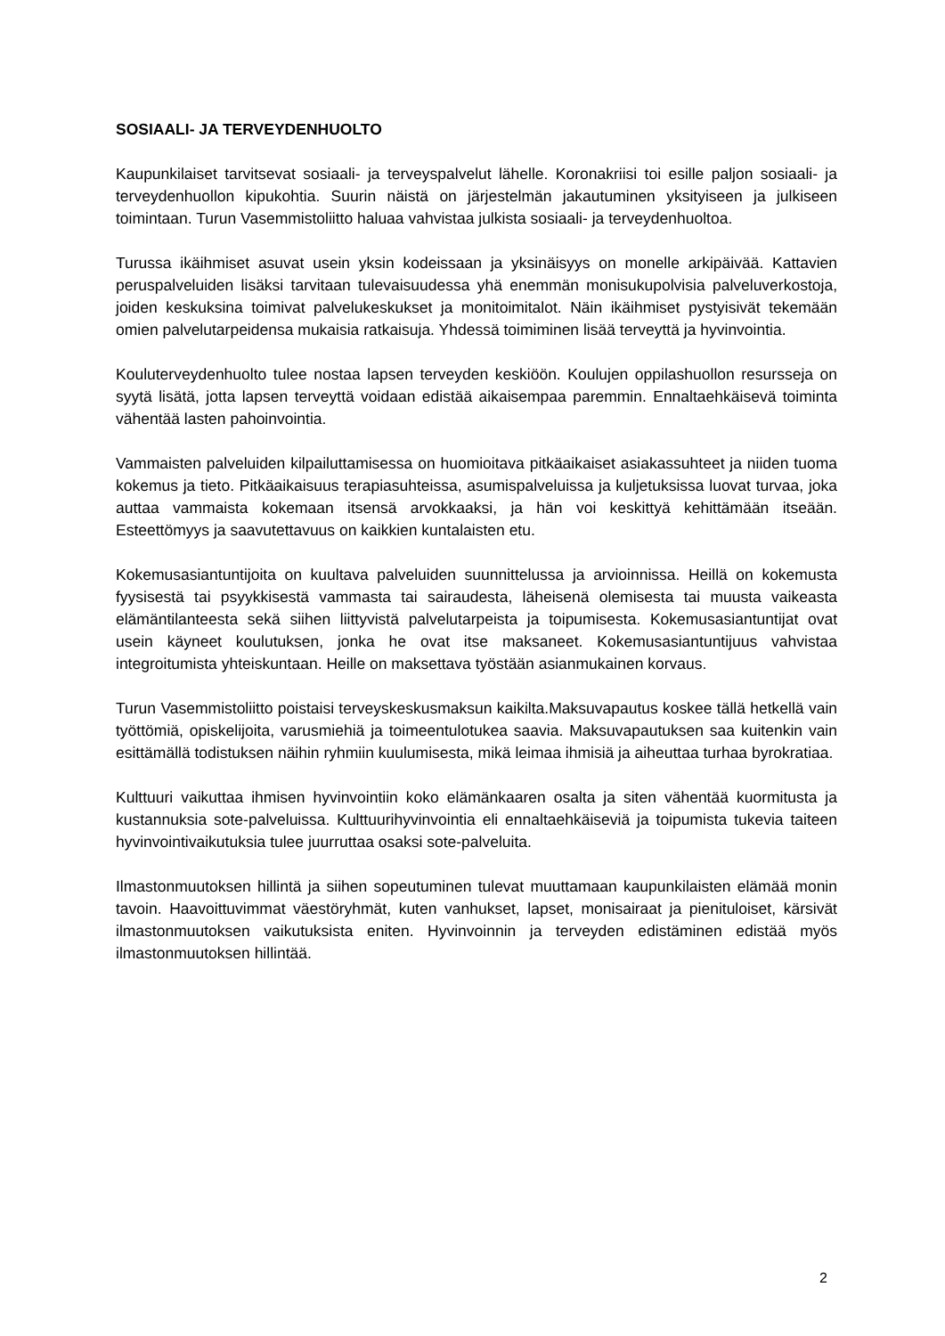SOSIAALI- JA TERVEYDENHUOLTO
Kaupunkilaiset tarvitsevat sosiaali- ja terveyspalvelut lähelle. Koronakriisi toi esille paljon sosiaali- ja terveydenhuollon kipukohtia. Suurin näistä on järjestelmän jakautuminen yksityiseen ja julkiseen toimintaan. Turun Vasemmistoliitto haluaa vahvistaa julkista sosiaali- ja terveydenhuoltoa.
Turussa ikäihmiset asuvat usein yksin kodeissaan ja yksinäisyys on monelle arkipäivää. Kattavien peruspalveluiden lisäksi tarvitaan tulevaisuudessa yhä enemmän monisukupolvisia palveluverkostoja, joiden keskuksina toimivat palvelukeskukset ja monitoimitalot. Näin ikäihmiset pystyisivät tekemään omien palvelutarpeidensa mukaisia ratkaisuja. Yhdessä toimiminen lisää terveyttä ja hyvinvointia.
Kouluterveydenhuolto tulee nostaa lapsen terveyden keskiöön. Koulujen oppilashuollon resursseja on syytä lisätä, jotta lapsen terveyttä voidaan edistää aikaisempaa paremmin. Ennaltaehkäisevä toiminta vähentää lasten pahoinvointia.
Vammaisten palveluiden kilpailuttamisessa on huomioitava pitkäaikaiset asiakassuhteet ja niiden tuoma kokemus ja tieto. Pitkäaikaisuus terapiasuhteissa, asumispalveluissa ja kuljetuksissa luovat turvaa, joka auttaa vammaista kokemaan itsensä arvokkaaksi, ja hän voi keskittyä kehittämään itseään. Esteettömyys ja saavutettavuus on kaikkien kuntalaisten etu.
Kokemusasiantuntijoita on kuultava palveluiden suunnittelussa ja arvioinnissa. Heillä on kokemusta fyysisestä tai psyykkisestä vammasta tai sairaudesta, läheisenä olemisesta tai muusta vaikeasta elämäntilanteesta sekä siihen liittyvistä palvelutarpeista ja toipumisesta. Kokemusasiantuntijat ovat usein käyneet koulutuksen, jonka he ovat itse maksaneet. Kokemusasiantuntijuus vahvistaa integroitumista yhteiskuntaan. Heille on maksettava työstään asianmukainen korvaus.
Turun Vasemmistoliitto poistaisi terveyskeskusmaksun kaikilta.Maksuvapautus koskee tällä hetkellä vain työttömiä, opiskelijoita, varusmiehiä ja toimeentulotukea saavia. Maksuvapautuksen saa kuitenkin vain esittämällä todistuksen näihin ryhmiin kuulumisesta, mikä leimaa ihmisiä ja aiheuttaa turhaa byrokratiaa.
Kulttuuri vaikuttaa ihmisen hyvinvointiin koko elämänkaaren osalta ja siten vähentää kuormitusta ja kustannuksia sote-palveluissa. Kulttuurihyvinvointia eli ennaltaehkäiseviä ja toipumista tukevia taiteen hyvinvointivaikutuksia tulee juurruttaa osaksi sote-palveluita.
Ilmastonmuutoksen hillintä ja siihen sopeutuminen tulevat muuttamaan kaupunkilaisten elämää monin tavoin. Haavoittuvimmat väestöryhmät, kuten vanhukset, lapset, monisairaat ja pienituloiset, kärsivät ilmastonmuutoksen vaikutuksista eniten. Hyvinvoinnin ja terveyden edistäminen edistää myös ilmastonmuutoksen hillintää.
2